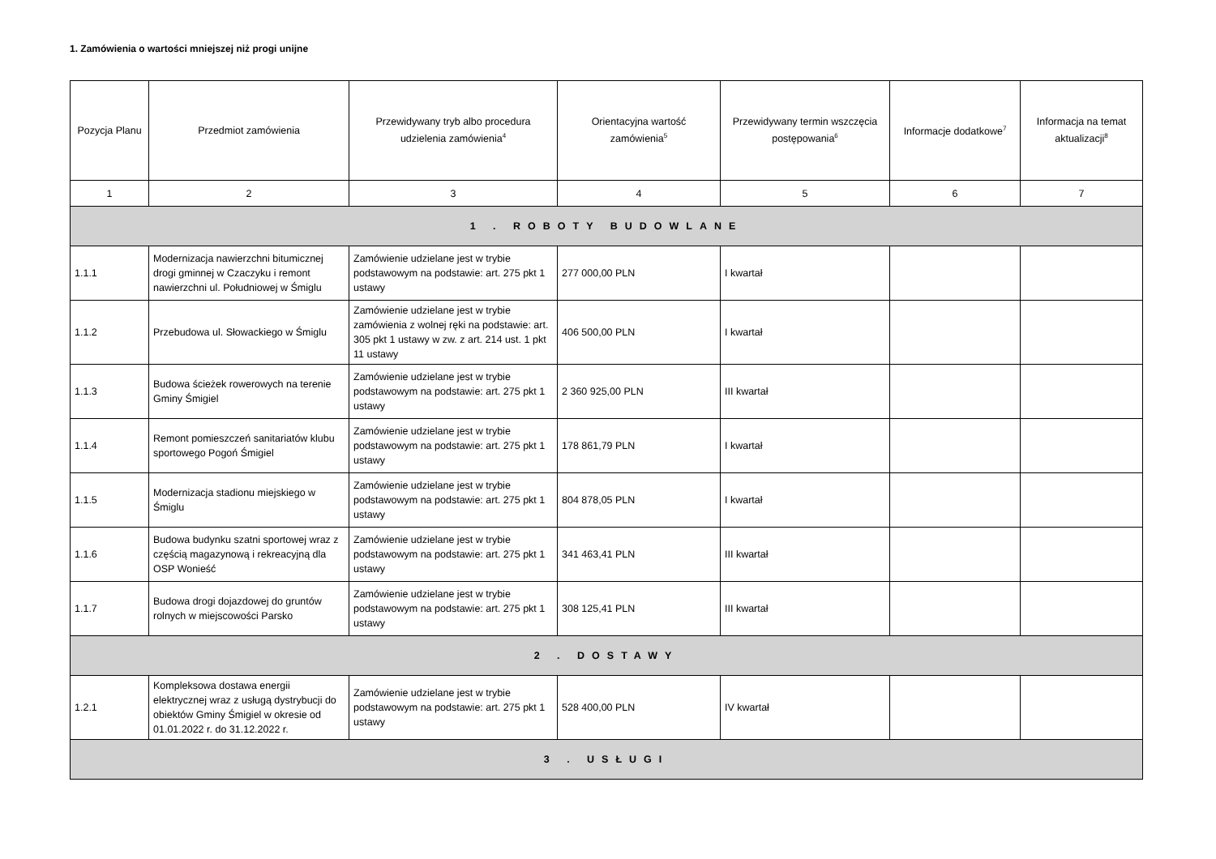1. Zamówienia o wartości mniejszej niż progi unijne
| Pozycja Planu | Przedmiot zamówienia | Przewidywany tryb albo procedura udzielenia zamówienia<sup>4</sup> | Orientacyjna wartość zamówienia<sup>5</sup> | Przewidywany termin wszczęcia postępowania<sup>6</sup> | Informacje dodatkowe<sup>7</sup> | Informacja na temat aktualizacji<sup>8</sup> |
| --- | --- | --- | --- | --- | --- | --- |
| 1 | 2 | 3 | 4 | 5 | 6 | 7 |
| 1 . ROBOTY BUDOWLANE | | | | | | |
| 1.1.1 | Modernizacja nawierzchni bitumicznej drogi gminnej w Czaczyku i remont nawierzchni ul. Południowej w Śmiglu | Zamówienie udzielane jest w trybie podstawowym na podstawie: art. 275 pkt 1 ustawy | 277 000,00 PLN | I kwartał | | |
| 1.1.2 | Przebudowa ul. Słowackiego w Śmiglu | Zamówienie udzielane jest w trybie zamówienia z wolnej ręki na podstawie: art. 305 pkt 1 ustawy w zw. z art. 214 ust. 1 pkt 11 ustawy | 406 500,00 PLN | I kwartał | | |
| 1.1.3 | Budowa ścieżek rowerowych na terenie Gminy Śmigiel | Zamówienie udzielane jest w trybie podstawowym na podstawie: art. 275 pkt 1 ustawy | 2 360 925,00 PLN | III kwartał | | |
| 1.1.4 | Remont pomieszczeń sanitariatów klubu sportowego Pogoń Śmigiel | Zamówienie udzielane jest w trybie podstawowym na podstawie: art. 275 pkt 1 ustawy | 178 861,79 PLN | I kwartał | | |
| 1.1.5 | Modernizacja stadionu miejskiego w Śmiglu | Zamówienie udzielane jest w trybie podstawowym na podstawie: art. 275 pkt 1 ustawy | 804 878,05 PLN | I kwartał | | |
| 1.1.6 | Budowa budynku szatni sportowej wraz z częścią magazynową i rekreacyjną dla OSP Wonieść | Zamówienie udzielane jest w trybie podstawowym na podstawie: art. 275 pkt 1 ustawy | 341 463,41 PLN | III kwartał | | |
| 1.1.7 | Budowa drogi dojazdowej do gruntów rolnych w miejscowości Parsko | Zamówienie udzielane jest w trybie podstawowym na podstawie: art. 275 pkt 1 ustawy | 308 125,41 PLN | III kwartał | | |
| 2 . DOSTAWY | | | | | | |
| 1.2.1 | Kompleksowa dostawa energii elektrycznej wraz z usługą dystrybucji do obiektów Gminy Śmigiel w okresie od 01.01.2022 r. do 31.12.2022 r. | Zamówienie udzielane jest w trybie podstawowym na podstawie: art. 275 pkt 1 ustawy | 528 400,00 PLN | IV kwartał | | |
| 3 . USŁUGI | | | | | | |